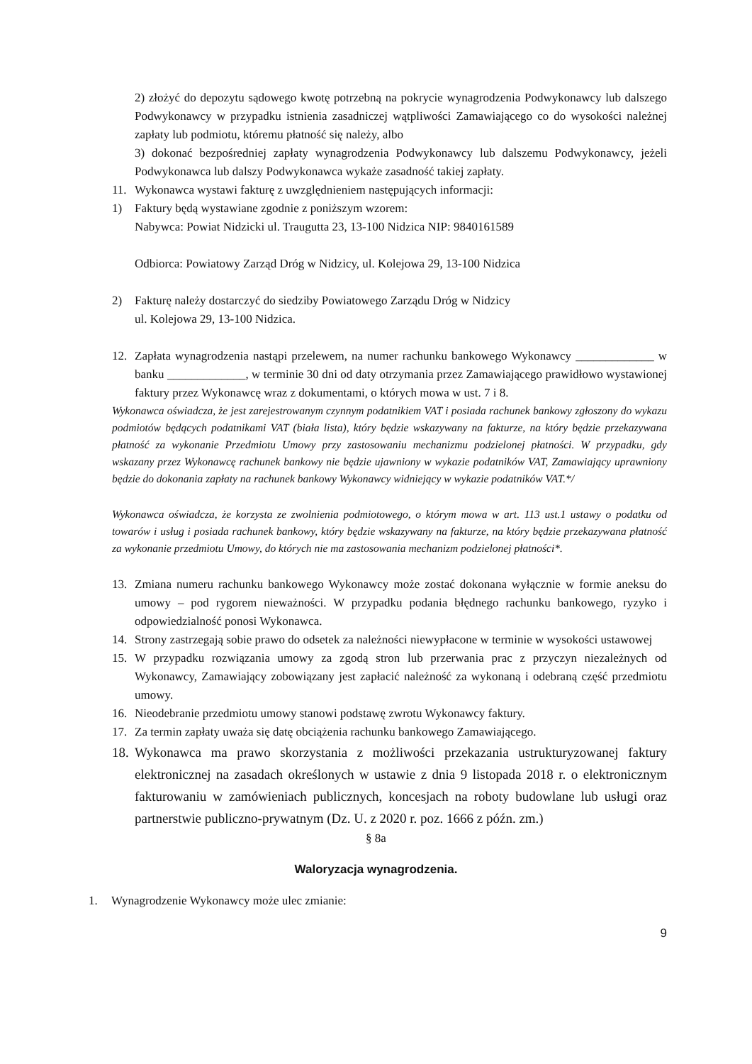2) złożyć do depozytu sądowego kwotę potrzebną na pokrycie wynagrodzenia Podwykonawcy lub dalszego Podwykonawcy w przypadku istnienia zasadniczej wątpliwości Zamawiającego co do wysokości należnej zapłaty lub podmiotu, któremu płatność się należy, albo
3) dokonać bezpośredniej zapłaty wynagrodzenia Podwykonawcy lub dalszemu Podwykonawcy, jeżeli Podwykonawca lub dalszy Podwykonawca wykaże zasadność takiej zapłaty.
11. Wykonawca wystawi fakturę z uwzględnieniem następujących informacji:
1) Faktury będą wystawiane zgodnie z poniższym wzorem:
Nabywca: Powiat Nidzicki ul. Traugutta 23, 13-100 Nidzica NIP: 9840161589
Odbiorca: Powiatowy Zarząd Dróg w Nidzicy, ul. Kolejowa 29, 13-100 Nidzica
2) Fakturę należy dostarczyć do siedziby Powiatowego Zarządu Dróg w Nidzicy
ul. Kolejowa 29, 13-100 Nidzica.
12. Zapłata wynagrodzenia nastąpi przelewem, na numer rachunku bankowego Wykonawcy _____________ w banku _____________, w terminie 30 dni od daty otrzymania przez Zamawiającego prawidłowo wystawionej faktury przez Wykonawcę wraz z dokumentami, o których mowa w ust. 7 i 8.
Wykonawca oświadcza, że jest zarejestrowanym czynnym podatnikiem VAT i posiada rachunek bankowy zgłoszony do wykazu podmiotów będących podatnikami VAT (biała lista), który będzie wskazywany na fakturze, na który będzie przekazywana płatność za wykonanie Przedmiotu Umowy przy zastosowaniu mechanizmu podzielonej płatności. W przypadku, gdy wskazany przez Wykonawcę rachunek bankowy nie będzie ujawniony w wykazie podatników VAT, Zamawiający uprawniony będzie do dokonania zapłaty na rachunek bankowy Wykonawcy widniejący w wykazie podatników VAT.*/
Wykonawca oświadcza, że korzysta ze zwolnienia podmiotowego, o którym mowa w art. 113 ust.1 ustawy o podatku od towarów i usług i posiada rachunek bankowy, który będzie wskazywany na fakturze, na który będzie przekazywana płatność za wykonanie przedmiotu Umowy, do których nie ma zastosowania mechanizm podzielonej płatności*.
13. Zmiana numeru rachunku bankowego Wykonawcy może zostać dokonana wyłącznie w formie aneksu do umowy – pod rygorem nieważności. W przypadku podania błędnego rachunku bankowego, ryzyko i odpowiedzialność ponosi Wykonawca.
14. Strony zastrzegają sobie prawo do odsetek za należności niewypłacone w terminie w wysokości ustawowej
15. W przypadku rozwiązania umowy za zgodą stron lub przerwania prac z przyczyn niezależnych od Wykonawcy, Zamawiający zobowiązany jest zapłacić należność za wykonaną i odebraną część przedmiotu umowy.
16. Nieodebranie przedmiotu umowy stanowi podstawę zwrotu Wykonawcy faktury.
17. Za termin zapłaty uważa się datę obciążenia rachunku bankowego Zamawiającego.
18. Wykonawca ma prawo skorzystania z możliwości przekazania ustrukturyzowanej faktury elektronicznej na zasadach określonych w ustawie z dnia 9 listopada 2018 r. o elektronicznym fakturowaniu w zamówieniach publicznych, koncesjach na roboty budowlane lub usługi oraz partnerstwie publiczno-prywatnym (Dz. U. z 2020 r. poz. 1666 z późn. zm.)
§ 8a
Waloryzacja wynagrodzenia.
1. Wynagrodzenie Wykonawcy może ulec zmianie:
9